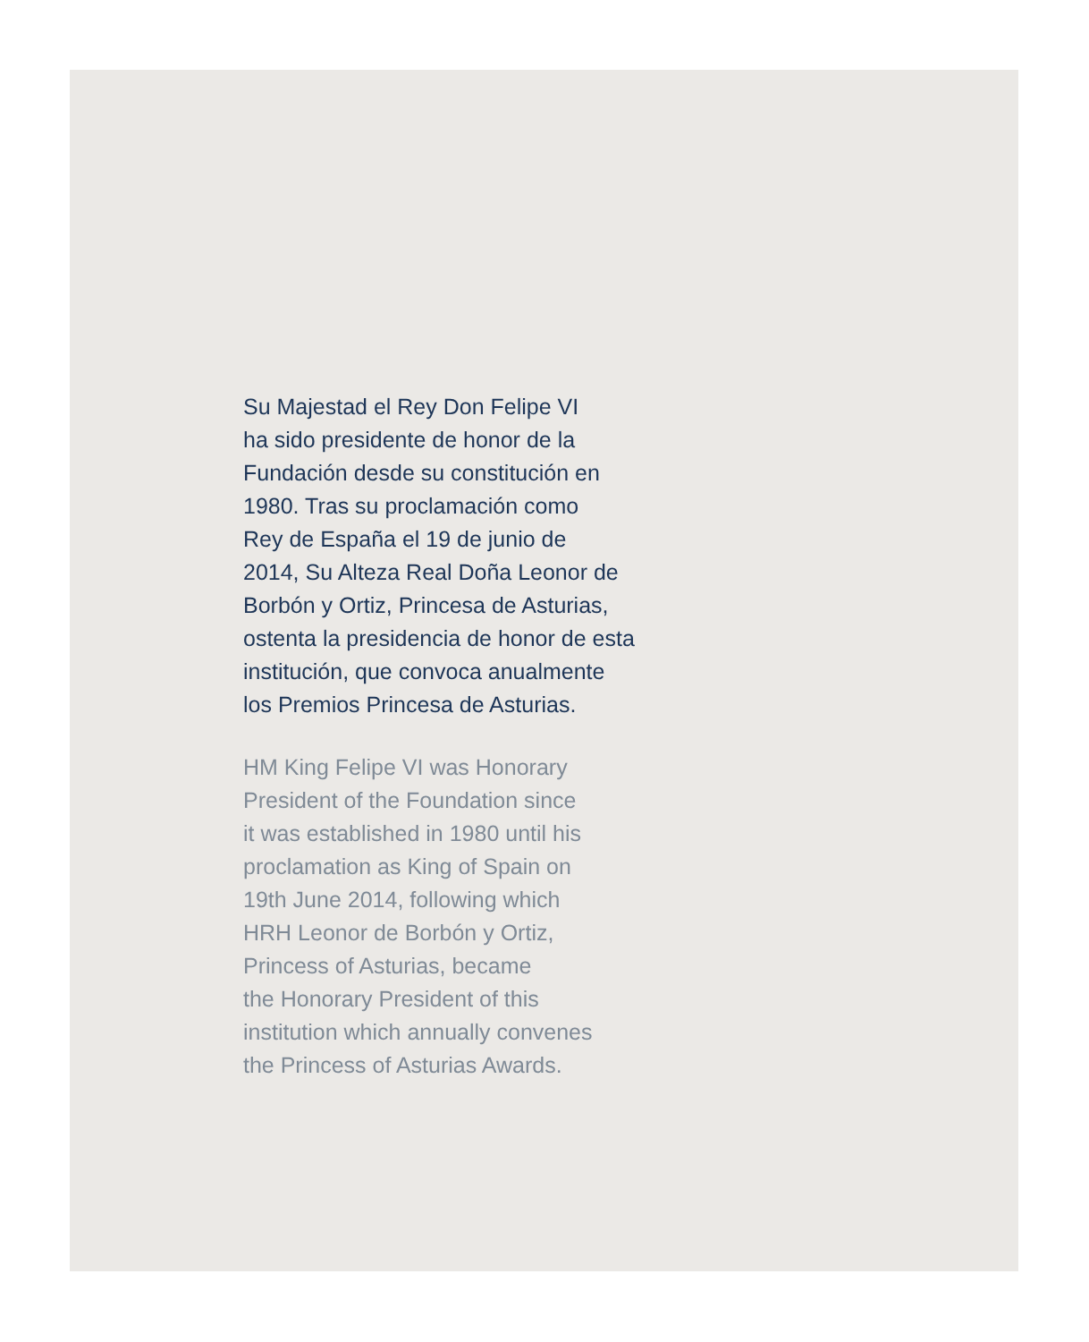Su Majestad el Rey Don Felipe VI
ha sido presidente de honor de la
Fundación desde su constitución en
1980. Tras su proclamación como
Rey de España el 19 de junio de
2014, Su Alteza Real Doña Leonor de
Borbón y Ortiz, Princesa de Asturias,
ostenta la presidencia de honor de esta
institución, que convoca anualmente
los Premios Princesa de Asturias.
HM King Felipe VI was Honorary
President of the Foundation since
it was established in 1980 until his
proclamation as King of Spain on
19th June 2014, following which
HRH Leonor de Borbón y Ortiz,
Princess of Asturias, became
the Honorary President of this
institution which annually convenes
the Princess of Asturias Awards.